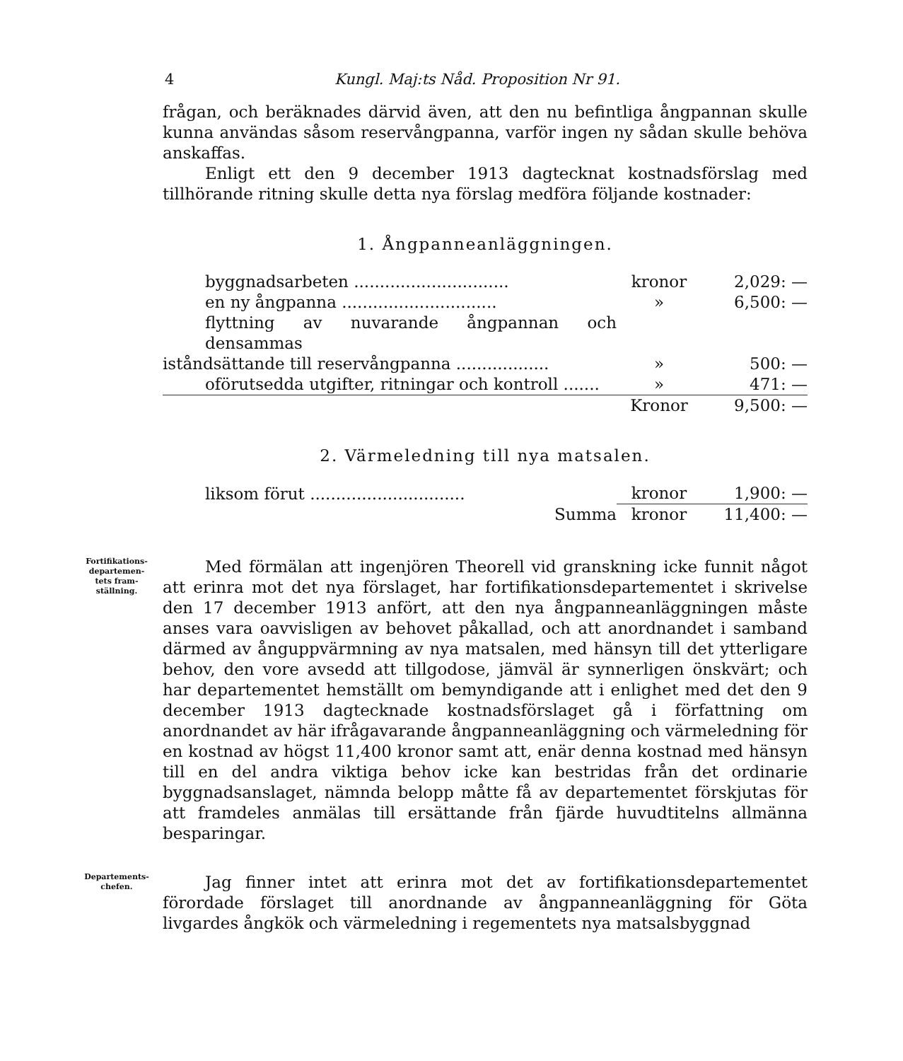4 Kungl. Maj:ts Nåd. Proposition Nr 91.
frågan, och beräknades därvid även, att den nu befintliga ångpannan skulle kunna användas såsom reservångpanna, varför ingen ny sådan skulle behöva anskaffas.
Enligt ett den 9 december 1913 dagtecknat kostnadsförslag med tillhörande ritning skulle detta nya förslag medföra följande kostnader:
1. Ångpanneanläggningen.
| byggnadsarbeten .............................. | kronor | 2,029: — |
| en ny ångpanna .............................. | » | 6,500: — |
| flyttning av nuvarande ångpannan och densammas | | |
| iståndsättande till reservångpanna .................. | » | 500: — |
| oförutsedda utgifter, ritningar och kontroll ....... | » | 471: — |
| | Kronor | 9,500: — |
2. Värmeledning till nya matsalen.
| liksom förut .............................. | kronor | 1,900: — |
| Summa | kronor | 11,400: — |
Fortifikations-
departemen-
tets fram-
ställning.
Med förmälan att ingenjören Theorell vid granskning icke funnit något att erinra mot det nya förslaget, har fortifikationsdepartementet i skrivelse den 17 december 1913 anfört, att den nya ångpanneanläggningen måste anses vara oavvisligen av behovet påkallad, och att anordnandet i samband därmed av ånguppvärmning av nya matsalen, med hänsyn till det ytterligare behov, den vore avsedd att tillgodose, jämväl är synnerligen önskvärt; och har departementet hemställt om bemyndigande att i enlighet med det den 9 december 1913 dagtecknade kostnadsförslaget gå i författning om anordnandet av här ifrågavarande ångpanneanläggning och värmeledning för en kostnad av högst 11,400 kronor samt att, enär denna kostnad med hänsyn till en del andra viktiga behov icke kan bestridas från det ordinarie byggnadsanslaget, nämnda belopp måtte få av departementet förskjutas för att framdeles anmälas till ersättande från fjärde huvudtitelns allmänna besparingar.
Departements-
chefen.
Jag finner intet att erinra mot det av fortifikationsdepartementet förordade förslaget till anordnande av ångpanneanläggning för Göta livgardes ångkök och värmeledning i regementets nya matsalsbyggnad